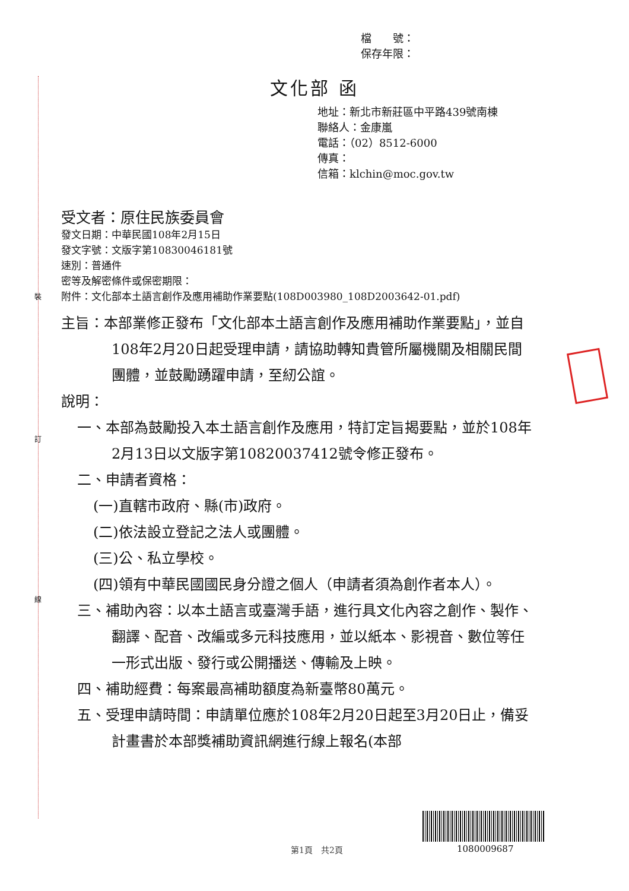裝
訂
線
檔　　號：
保存年限：
文化部 函
地址：新北市新莊區中平路439號南棟
聯絡人：金康嵐
電話：（02）8512-6000
傳真：
信箱：klchin@moc.gov.tw
受文者：原住民族委員會
發文日期：中華民國108年2月15日
發文字號：文版字第10830046181號
速別：普通件
密等及解密條件或保密期限：
附件：文化部本土語言創作及應用補助作業要點(108D003980_108D2003642-01.pdf)
主旨：本部業修正發布「文化部本土語言創作及應用補助作業要點」，並自108年2月20日起受理申請，請協助轉知貴管所屬機關及相關民間團體，並鼓勵踴躍申請，至紉公誼。
說明：
一、本部為鼓勵投入本土語言創作及應用，特訂定旨揭要點，並於108年2月13日以文版字第10820037412號令修正發布。
二、申請者資格：
(一)直轄市政府、縣(市)政府。
(二)依法設立登記之法人或團體。
(三)公、私立學校。
(四)領有中華民國國民身分證之個人（申請者須為創作者本人）。
三、補助內容：以本土語言或臺灣手語，進行具文化內容之創作、製作、翻譯、配音、改編或多元科技應用，並以紙本、影視音、數位等任一形式出版、發行或公開播送、傳輸及上映。
四、補助經費：每案最高補助額度為新臺幣80萬元。
五、受理申請時間：申請單位應於108年2月20日起至3月20日止，備妥計畫書於本部獎補助資訊網進行線上報名(本部
第1頁　共2頁 1080009687